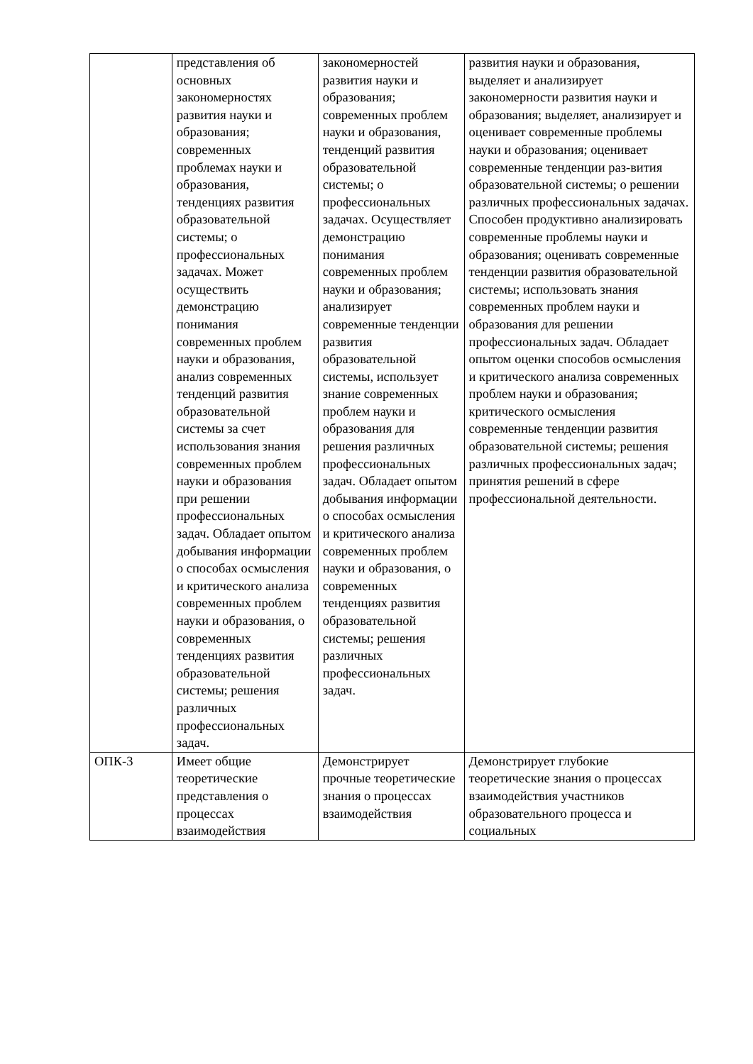| | представления об основных закономерностях развития науки и образования; современных проблемах науки и образования, тенденциях развития образовательной системы; о профессиональных задачах. Может осуществить демонстрацию понимания современных проблем науки и образования, анализ современных тенденций развития образовательной системы за счет использования знания современных проблем науки и образования при решении профессиональных задач. Обладает опытом добывания информации о способах осмысления и критического анализа современных проблем науки и образования, о современных тенденциях развития образовательной системы; решения различных профессиональных задач. | закономерностей развития науки и образования; современных проблем науки и образования, тенденций развития образовательной системы; о профессиональных задачах. Осуществляет демонстрацию понимания современных проблем науки и образования; анализирует современные тенденции развития образовательной системы, использует знание современных проблем науки и образования для решения различных профессиональных задач. Обладает опытом добывания информации о способах осмысления и критического анализа современных проблем науки и образования, о современных тенденциях развития образовательной системы; решения различных профессиональных задач. | развития науки и образования, выделяет и анализирует закономерности развития науки и образования; выделяет, анализирует и оценивает современные проблемы науки и образования; оценивает современные тенденции раз-вития образовательной системы; о решении различных профессиональных задачах. Способен продуктивно анализировать современные проблемы науки и образования; оценивать современные тенденции развития образовательной системы; использовать знания современных проблем науки и образования для решении профессиональных задач. Обладает опытом оценки способов осмысления и критического анализа современных проблем науки и образования; критического осмысления современные тенденции развития образовательной системы; решения различных профессиональных задач; принятия решений в сфере профессиональной деятельности. |
| ОПК-3 | Имеет общие теоретические представления о процессах взаимодействия | Демонстрирует прочные теоретические знания о процессах взаимодействия | Демонстрирует глубокие теоретические знания о процессах взаимодействия участников образовательного процесса и социальных |